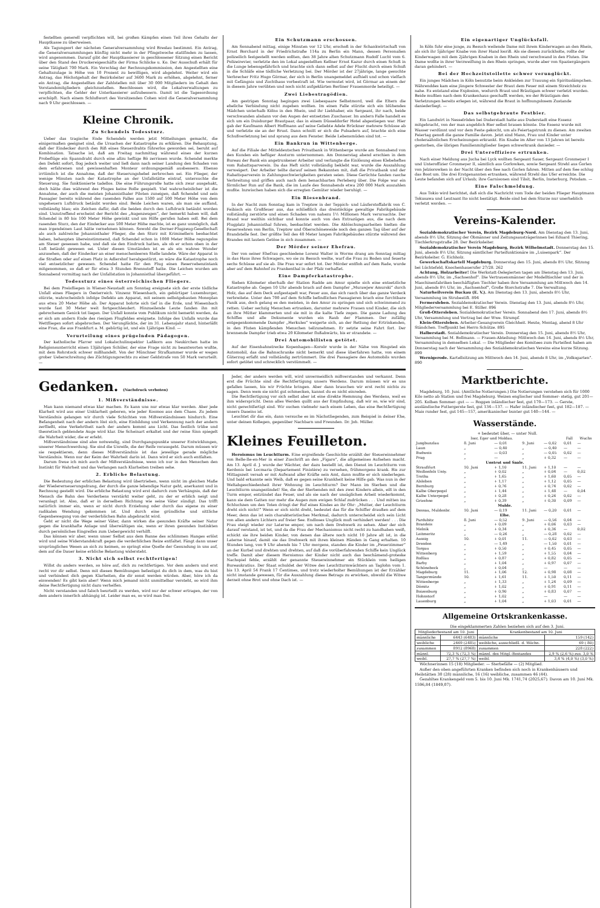festellten generell verpflichten will, bei großen Kämpfen einen Teil ihres Gehalts der Hauptkasse zu überweisen.
Als Tagungsort der nächsten Generalversammlung wird Breslau bestimmt. Ein Antrag, die Generalversammlungen künftig nicht mehr in der Pfingstwoche stattfinden zu lassen, wird angenommen. Darauf gibt der Hauptkassierer in geschlossener Sitzung einen Bericht über den Stand des Druckereigeschäfts der Firma Schlicke u. Ko. Der Ausschuß erhält für seine Tätigkeit 700 Mark. Ein Vorschlag der Rechnungskommission, den Angestellten eine Gehaltszulage in Höhe von 10 Prozent zu bewilligen, wird abgelehnt. Weiter wird ein Antrag, das Höchstgehalt der Bezirksleiter auf 3600 Mark zu erhöhen, abgelehnt, ferner ein Antrag, die Angestellten der Zahlstellen mit über 30 000 Mitgliedern im Gehalt den Vorstandsmitgliedern gleichzustellen. Beschlossen wird, die Lokalverwaltungen zu verpflichten, die Gelder der Unterkassierer aufzubessern. Damit ist die Tagesordnung erschöpft. Nach einem Schlußwort des Vorsitzenden Cohen wird die Generalversammlung nach 9 Uhr geschlossen. —
Kleine Chronik.
Zu Schendels Todessturz.
Ueber das tragische Ende Schendels werden jetzt Mitteilungen gemacht, die einigermaßen geeignet sind, die Ursachen der Katastrophe zu erklären. Die Behauptung, daß der Eindecker durch den Riß eines Steuerdrahts führerlos geworden sei, beruht auf Kombination. Tatsache ist, daß am Freitag nachmittag während eines der kurzen Probeflüge ein Spanndraht durch eine allzu heftige Bö zerrissen wurde. Schendel merkte den Defekt sofort, flog jedoch weiter und ließ dann nach seiner Landung den Schaden von dem erfahrenen und gewissenhaften Monteur ordnungsgemäß ausbessern. Ebenso irrtümlich ist die Annahme, daß der Steuerungshebel zerbrochen sei. Ein Flieger, der wenige Minuten nach der Katastrophe an der Unfallstätte eintraf, untersuchte die Steuerung. Sie funktionierte tadellos. Die eine Führungsrolle hatte sich zwar ausgehakt, doch hätte dies während des Fluges keine Rolle gespielt. Viel wahrscheinlicher ist die Annahme, der auch die meisten Johannisthaler Piloten zuneigen, daß Schendel und sein Passagier bereits während des rasenden Falles aus 1500 auf 500 Meter Höhe von dem ungeheuern Luftdruck betäubt worden sind. Beide Leichen waren, als man sie auffand, vollständig blau; ein Zeichen dafür, daß die beiden durch den Luftdruck betäubt worden sind. Unzutreffend erscheint der Bericht des „Augenzeugen“, der bemerkt haben will, daß Schendel in 80 bis 100 Meter Höhe gewinkt und um Hilfe gerufen haben soll. Bei dem rasenden Sturz, den der Eindecker aus 500 Meter Höhe machte, ist es ganz unmöglich, daß man irgendeinen Laut hätte vernehmen können. Sowohl die Dorner-Flugzeug-Gesellschaft als auch zahlreiche Johannisthaler Flieger, die den Sturz mit Kriminellern beobachtet haben, behaupten übereinstimmend, daß Schendel schon in 1000 Meter Höhe regungslos am Steuer gesessen habe, und daß sie den Eindruck hatten, als ob er schon oben in der Luft betäubt gewesen sei. Unter diesen Umständen ist es als ein wahres Wunder anzusehen, daß der Eindecker an einer menschenleeren Stelle landete. Wäre der Apparat in die Straßen oder auf einen Platz in Adlershof herabgestürzt, so wäre die Katastrophe noch viel entsetzlicher gewesen. Schendel hatte für den Flug einen Reservebenzintank mitgenommen, so daß er für etwa 3 Stunden Brennstoff hatte. Die Leichen wurden am Sonnabend vormittag nach der Unfallstation in Johannisthal übergeführt. —
Todessturz eines österreichischen Fliegers.
Bei dem Preisfliegen in Wiener-Neustadt am Sonntag ereignete sich der erste tödliche Unfall eines Fliegers in Oesterreich. Vinzenz Wiesenbach, ein gebürtiger Luxemburger, stürzte, wahrscheinlich infolge Defekts am Apparat, mit seinem selbstgebauten Monoplan aus etwa 20 Meter Höhe ab. Der Apparat bohrte sich tief in die Erde, und Wiesenbach wurde fast 30 Meter weit fortgeschleudert. Hinzueilende Leute fanden ihn mit gebrochenem Genick tot liegen. Der Unfall konnte vom Publikum nicht bemerkt werden, da er sich am andern Ende des riesigen Flugfeldes ereignete. Infolge des Unfalls wurde das Wettfliegen sofort abgebrochen. Der Verunglückte, der im 31. Lebensjahr stand, hinterläßt eine Frau, die aus Frankfurt a. M. gebürtig ist, und ein 1jähriges Kind. —
Verurteilung eines prügelnden Pädagogen.
Der katholische Pfarrer und Lokalschulinspektor Laßkorn aus Neukirchen hatte im Religionsunterricht einen 13jährigen Schüler, der eine Frage nicht zu beantworten wußte, mit dem Rohrstock schwer mißhandelt. Von der Münchner Strafkammer wurde er wegen grober Ueberschreitung des Züchtigungsrechts zu einer Geldstrafe von 50 Mark verurteilt. —
Ein Schutzmann erschossen.
Am Sonnabend mittag, einige Minuten vor 12 Uhr, erschoß in der Schankwirtschaft von Ernst Borchard in der Friedrichstraße 114a zu Berlin ein Mann, dessen Personalien polizeilich festgestellt werden sollten, den 38 Jahre alten Schutzmann Rudolf Lucht vom 6. Polizeirevier, verletzte den im Lokal angestellten Kellner Ernst Kazur durch einen Schuß in die Lunge lebensgefährlich und brachte sich dann selbst auf der Flucht durch einen Schuß in die Schläfe eine tödliche Verletzung bei. Der Mörder ist der 27jährige, lange gesuchte Verbrecher Fritz Hugo Görmar, der sich in Berlin unangemeldet aufhielt und schon vielfach mit Gefängnis und Zuchthaus vorbestraft ist. Wie vermutet wird, ist Görmar an einem der in diesem Jahre verübten und noch nicht aufgeklärten Berliner Frauenmorde beteiligt. —
Zwei Liebestragödien.
Am gestrigen Sonntag begingen zwei Liebespaare Selbstmord, weil die Eltern die eheliche Verbindung nicht zugeben wollten. Im einen Falle stürzte sich ein blühendes Mädchen unterhalb Kölns in den Rhein, und ihr Liebhaber, ein Sergeant, ihr nach, beide verschwanden alsdann vor den Augen der entsetzten Zuschauer. Im andern Falle handelt es sich um ein Duisburger Brautpaar, das in einem Düsseldorfer Hotel abgestiegen war. Hier gab der Kaufmann Albert Hoffmann auf seine Geliebte Adele Brückner mehrere Schüsse ab und verletzte sie an der Brust. Dann schnitt er sich die Pulsadern auf, brachte sich eine Schußverletzung bei und sprang aus dem Fenster. Beide Lebensmüden sind tot. —
Ein Bankrun in Wittenberge.
Auf die Filiale der Mitteldeutschen Privatbank in Wittenberge wurde am Sonnabend von den Kunden ein heftiger Ansturm unternommen. Am Donnerstag abend erschien in dem Bureau der Bank ein angetrunkener Arbeiter und verlangte die Einlösung eines Klebeheftes vom Rabattsparverein. Da das Heft nicht vollständig beklebt war, wurde die Auszahlung verweigert. Der Arbeiter teilte darauf seinen Bekannten mit, daß die Privatbank und der Rabattsparverein in Zahlungsschwierigkeiten geraten seien. Diese Gerüchte fanden rasche Verbreitung und griffen auch nach dem benachbarten Perleberg über. Die Folge war ein förmlicher Run auf die Bank, die im Laufe des Sonnabends etwa 200 000 Mark auszahlen mußte. Inzwischen haben sich die erregten Gemüter wieder beruhigt. —
Ein Riesenbrand.
In der Nacht zum Sonntag kam in Treptow in der Teppich- und Läuferstoffabrik von C. Feibisch ein Großfeuer aus, das schließlich das dreistöckige gewaltige Fabrikgebäude vollständig zerstörte und einen Schaden von nahezu 1½ Millionen Mark verursachte. Der Brand war weithin sichtbar und konnte auch von den Extrazügen aus, die nach dem Flugplatz Johannisthal fuhren, beobachtet werden. Die Ablöschungsarbeiten hielten die Feuerwehren von Berlin, Treptow und Oberschöneweide noch den ganzen Tag über auf der Brandstelle fest. Der größte Teil des 40 Meter langen Fabrikgebäudes stürzte während des Brandes mit lautem Getöse in sich zusammen. —
Der Mörder seiner Ehefrau.
Der von seiner Ehefrau geschiedene Lorenz Walter in Worms drang am Sonntag mittag in das Haus ihres Schwagers, wo sie zu Besuch weilte, warf die Frau zu Boden und feuerte sechs Schüsse auf sie ab. Die Frau war sofort tot. Der Mörder entfloh auf dem Rade, wurde aber auf dem Bahnhof zu Frankenthal in der Pfalz verhaftet.
Eine Dampferkatastrophe.
Sieben Kilometer oberhalb der Station Radde am Amur spielte sich eine entsetzliche Katastrophe ab. Gegen 10 Uhr abends brach auf dem Dampfer „Murawjew Amurski“ durch Holz, das auf dem Deck aufgestapelt war, Feuer aus, das sich rasch über das ganze Verdeck verbreitete. Unter den 700 auf dem Schiffe befindlichen Passagieren brach eine furchtbare Panik aus, doch gelang es den meisten, in den Amur zu springen und sich schwimmend zu retten. Ueber sechzig Menschen ertranken, darunter mehrere Frauen und Kinder, die sich an ihre Mütter klammerten und sie mit in die kalte Tiefe zogen. Die ganze Ladung des Schiffes und alle Dokumente wurden ein Raub der Flammen. Der zufällig entgegenkommende Dampfer „Herkules“ weigerte sich, an der Rettung der Ertrinkenden, in den Fluten kämpfenden Menschen teilzunehmen. Er setzte seine Fahrt fort. Der brennende Dampfer trieb etwa 20 Kilometer flußabwärts, bis er strandete. —
Drei Automobilisten getötet.
Auf der Eisenbahnstrecke Kopenhagen—Korsör wurde in der Nähe von Ringsted ein Automobil, das die Bahnschranke nicht bemerkt und diese überfahren hatte, von einem Güterzug erfaßt und vollständig zertrümmert. Die drei Passagiere des Automobils wurden sofort getötet und schrecklich verstümmelt. —
Gedanken. (Nachdruck verboten)
1. Mißverständnisse.
Man kann niemand etwas klar machen. Es kann uns nur etwas klar werden. Aber jede Klarheit wird aus einer Unklarheit geboren, wie jeder Kosmos aus dem Chaos. Zu jedem Verständnis gelangen wir durch viele Schichten von Mißverständnissen hindurch. Eine Befangenheit nach der andern löst sich, eine Einbildung und Verkennung nach der andern zerfließt, eine Verkehrtheit nach der andern kommt ans Licht. Das festlich trübe und theoretisch geblendete Auge wird klar. Die Scheinart erkaltet und der reine Sinn spiegelt die Wahrheit wider, die er erlebt.
Mißverständnisse sind also notwendig, sind Durchgangspunkte unserer Entwicklungen, unserer Menschwerdung. Sie sind die Unreife, die der Reife vorausgeht. Darum müssen wir sie respektieren, denn dieses Mißverständnis ist das jeweilige gerade mögliche Verständnis. Wenn nur der Keim der Wahrheit darin ist. Dann wird er sich auch entfalten.
Darum freue ich mich auch der Mißverständnisse, wenn ich nur in den Menschen den Instinkt für Wahrheit und das Verlangen nach Klarheiten treiben sehe.
2. Erbliche Belastung.
Die Bedeutung der erblichen Belastung wird übertrieben, wenn nicht im gleichen Maße der Wiedererneuerungsdrang, der durch die ganze lebendige Natur geht, anerkannt und in Rechnung gestellt wird. Die erbliche Belastung wird erst dadurch zum Verhängnis, daß der Mensch die Bahn des Verderbens verstärkt weiter geht, zu der er erblich neigt und veranlagt ist. Also, daß er in derselben Richtung wie seine Väter sündigt. Das trifft natürlich immer ein, wenn er nicht durch Erziehung oder durch das eigene zu einer radikalen Wendung gekommen ist. Und durch eine gründliche und sittliche Gegenbewegung von der verderblichen Bahn abgebracht wird.
Geht er nicht die Wege seiner Väter, dann wirken die gesunden Kräfte seiner Natur gegen die krankhafte Anlage und überwältigen sie, wenn er ihren gesunden Instinkten durch persönliches Eingreifen zum Uebergewicht verhilft.
Das können wir aber, wenn unser Selbst aus dem Banne des schlimmen Hanges erlöst wird und seine Widerstandskraft gegen die verderblichen Reize entfaltet. Fängt dann unser ursprüngliches Wesen an sich zu keimen, so springt eine Quelle der Gesundung in uns auf, dem auf die Dauer keine erbliche Belastung widersteht.
3. Nicht sich selbst rechtfertigen!
Willst du anders werden, so höre auf, dich zu rechtfertigen. Vor dem andern und erst recht vor dir selbst. Denn mit diesen Bemühungen befestigst du dich in dem, was du bist und verbindest dich gegen Klarheiten, die dir sonst werden würden. Aber, höre ich da einwenden! Es gibt kein aber! Wenn mich jemand nicht unmittelbar versteht, so wird ihm deine Rechtfertigung nicht dazu verhelfen.
Nicht verstanden und falsch beurteilt zu werden, wird nur der schwer ertragen, der von dem andern innerlich abhängig ist. Leider man es, so wird man frei.
Jeder, der anders werden will, wird unvermeidlich mißverstanden und verkannt. Denn erst die Früchte sind die Rechtfertigung unsers Werdens. Darum müssen wir es uns gefallen lassen, bis wir Früchte bringen. Aber dann brauchen wir erst recht nichts zu sagen. Denn wem sie nicht gut schmecken, kannst du es nicht einreden.
Die Rechtfertigung vor sich selbst aber ist eine direkte Hemmung des Werdens, weil es ihm widerspricht. Denn alles Werden quillt aus der Empfindung, daß wir so, wie wir sind, nicht gerechtfertigt sind. Wir suchen vielmehr nach einem Leben, das eine Rechtfertigung unsers Daseins ist.
Leuchtet dir das ein, dann versuche es im Nächstliegenden, zum Beispiel in deiner Ehe, unter deinen Kollegen, gegenüber Nachbarn und Freunden. Dr. Joh. Müller.
Kleines Feuilleton.
Heroismus im Leuchtturm. Eine ergreifende Geschichte erzählt der Steuereinnehmer von Belle-Ile-en-Mer in einer Zuschrift an den „Figaro“, die allgemeines Aufsehen macht. Am 13. April d. J. wurde der Wächter, der dazu bestellt ist, den Dienst im Leuchtturm von Kerdonis bei Locmaria (Departement Finistère) zu versehen, frühmorgens krank. Bis zur Mittagszeit versah er mit Aufwand aller Kräfte sein Amt, dann mußte er sich niederlegen. Und bald erkannte sein Weib, daß es gegen seine Krankheit keine Hilfe gab. Was nun in der Weltabgeschiedenheit ihrer Wohnung im Leuchtturm? Der Mann im Sterben und die Leuchtturm unangezündet! Sie, die der Sterbenden mit den zwei Kindern allein, eilt in den Turm empor, entzündet das Feuer, und als sie nach der unsäglichen Arbeit wiederkommt, kann sie dem Gatten nur mehr die Augen zum ewigen Schlaf zudrücken . . . Und mitten ins Schluchzen um den Toten dringt der Ruf eines Kindes an ihr Ohr: „Mutter, der Leuchtturm dreht sich nicht!“ Wenn er sich nicht dreht, bedeutet das für die Schiffer draußen auf dem Meer, denn das ist sein charakteristisches Merkmal, dadurch unterscheidet sich sein Licht von allen andern Lichtern auf freier See. Endloses Unglück muß verhindert werden! . . . Die Frau steigt wieder zur Laterne empor, um nach dem Drehwerk zu sehen. Aber der sich darauf verstand, ist tot, und da die Frau der Mechanismus nicht recht zu handhaben weiß, schickt sie ihre beiden Kinder, von denen das ältere noch nicht 10 Jahre alt ist, in die Laterne hinauf, damit sie das Drehwerk mit ihren kleinen Händen in Gang erhalten. 10 Stunden lang, von 9 Uhr abends bis 7 Uhr morgens, standen die Kinder im „Feuerzimmer“ an der Kurbel und drehten und drehten, auf daß die vorüberfahrenden Schiffe kein Unglück treffe. Damit aber diesem Heroismus der Kinder nicht auch das beschämend-groteske Nachspiel fehle, erzählt der genannte Steuereinnehmer ein Stücklein vom heiligen Bureaukratius. Der Staat schuldet der Witwe des Leuchtturmwächters an Taglohn vom 1. bis 13. April 54 Frank 17 Centimes, und trotz wiederholter Bemühungen ist der Erzähler nicht imstande gewesen, für die Auszahlung dieses Betrags zu erwirken, obwohl die Witwe derzeit ohne Brot und ohne Dach ist. —
Ein eigenartiger Unglücksfall.
In Köln fuhr eine junge, zu Besuch weilende Dame mit ihrem Kinderwagen an den Rhein, als sich ihr 5jähriger Knabe von ihrer Hand losriß. Als sie diesen zurückholte, rollte der Kinderwagen mit dem 2jährigen Knaben in den Rhein und verschwand in den Fluten. Die Dame wollte in ihrer Verzweiflung in den Rhein springen, wurde aber von Spaziergängern daran gehindert. —
Bei der Hochzeitstoilette schwer verunglückt.
Ein junges Mädchen in Köln benutzte beim Ankleiden zur Trauung ein Spirituslämpchen. Währenddes kam eine jüngere Schwester der Braut dem Feuer mit einem Streichholz zu nahe. Es entstand eine Explosion, wodurch Braut und Bräutigam schwer verletzt wurden. Beide mußten nach dem Krankenhaus geschafft werden, wo der Bräutigam den Verletzungen bereits erlegen ist, während die Braut in hoffnungslosem Zustande daniederliegt. —
Das selbstgebraute Festbier.
Ein Landwirt in Nesselröden bei Duderstadt hatte aus Duderstadt eine Essenz mitgebracht, von der man angeblich Bier selbst brauen könnte. Die Essenz wurde mit Wasser verdünnt und vor dem Feste gekocht, um als Feiertagstrunk zu dienen. Am zweiten Feiertag genoß die ganze Familie davon. Jetzt sind Mann, Frau und Kinder unter choleraähnlichen Erscheinungen erkrankt. Ein Knabe im Alter von 13 Jahren ist bereits gestorben, die übrigen Familienmitglieder liegen schwerkrank danieder. —
Drei Unteroffiziere ertrunken.
Nach einer Meldung aus Jucha bei Lyck wollten Sergeant Sauer, Sergeant Gronmeyer I und Unteroffizier Gronmeyer II, sämtlich aus Gorlowken, sowie Sergeant Strehl aus Gorlen von Jelziorowken in der Nacht über den See nach Gorlen fahren. Mitten auf dem See schlug das Boot um. Die drei Erstgenannten ertranken, während Strehl das Ufer erreichte. Die Leute befanden sich auf Urlaub; ihre Garnisonen sind Tilsit, Berlin, Insterburg, Potsdam. —
Eine Falschmeldung.
Aus Tokio wird berichtet, daß sich die Nachricht vom Tode der beiden Flieger Hauptmann Tokusawa und Leutnant Ito nicht bestätigt. Beide sind bei dem Sturze nur unerheblich verletzt worden. —
Vereins-Kalender.
Sozialdemokratischer Verein, Bezirk Magdeburg-Nord. Am Dienstag den 13. Juni, abends 8½ Uhr, Sitzung der Obmänner und Zeitungsausträgerinnen bei Eduard Thiering, Tischlerkrugstraße 28. Der Bezirksleiter.
Sozialdemokratischer Verein Magdeburg, Bezirk Wilhelmstadt. Donnerstag den 15. Juni, abends 8½ Uhr, Sitzung sämtlicher Parteifunktionäre im „Luisenpark“. Der Bezirksleiter. G. Eichholz.
Gewerkschaftskartell Magdeburg. Donnerstag den 15. Juni, abends 8½ Uhr, Sitzung bei Lüchtefeld, Knochenhauerufer 27/28. 262
Achtung, Holzarbeiter! Die Werkstatt-Delegierten tagen am Dienstag den 13. Juni, abends 8½ Uhr, im „Sachsenhof“. Die Vertrauensmänner der Modelltischler und der in Maschinenfabriken beschäftigten Tischler haben ihre Versammlung am Mittwoch den 14. Juni, abends 8½ Uhr, im „Sachsenhof“, Große Storchstraße 7. Die Verwaltung.
Naturheilverein Buckau (E. V.). Am Dienstag den 13. Juni, abends 8½ Uhr, Versammlung im Strubestift. 894
Fermersleben. Sozialdemokratischer Verein. Dienstag den 13. Juni, abends 8½ Uhr, Mitgliederversammlung bei E. Stiller. 896
Groß-Ottersleben. Sozialdemokratischer Verein. Sonnabend den 17. Juni, abends 8½ Uhr, Versammlung und Vortrag bei der Wwe. Strumpf.
Klein-Ottersleben. Arbeiter-Gesangverein Gleichheit. Heute, Montag, abend 8 Uhr Ständchen. Treffpunkt bei Herrn Schütze. 895
Halberstadt. Sozialdemokratischer Verein. Donnerstag den 15. Juni, abends 8½ Uhr, Versammlung bei M. Bollmann. — Frauen-Abteilung: Mittwoch den 14. Juni, abends 8½ Uhr, Versammlung in demselben Lokal. — Die Mitglieder des Komitees zum Parteifest haben am Donnerstag nach der Versammlung des Sozialdemokratischen Vereins eine kurze Sitzung. 899
Wernigerode. Kartellsitzung am Mittwoch den 14. Juni, abends 8 Uhr, im „Volksgarten“. 890
Marktberichte.
Magdeburg, 10. Juni. (Amtliche Notierungen.) Die Notierungen verstehen sich für 1000 Kilo netto ab Station und frei Magdeburg. Weizen englischer und Sommer- stetig, gut 201—205. Kolben Sommer- gut — — Roggen inländischer fest, gut 170—173. — Gerste, ausländische Futtergerste fest, gut 134—137. — Hafer inländischer fest, gut 182—187. — Mais runder fest, gut 145—157, amerikanischer bunter gut 140—144. —
Wasserstände.
+ bedeutet über, — unter Null.
| | Iser, Eger und Moldau. | | | | Fall | Wuchs |
| --- | --- | --- | --- | --- | --- | --- |
| Jungbunzlau | 8. Juni | — 0,01 | 9. Juni | — 0,02 | 0,01 | — |
| Laun | „ | — 0,40 | „ | — 0,40 | — | — |
| Budweis | „ | — 0,03 | „ | — 0,05 | 0,02 | — |
| Prag | „ | — | „ | + 0,32 | — | — |
| Unstrut und Saale. | | | | | | |
| Straußfurt | 10. Juni | + 1,10 | 11. Juni | + 1,10 | — | — |
| Weißenfels Unty. | „ | + 0,02 | „ | + 0,04 | — | 0,02 |
| Trotha | „ | + 1,65 | „ | + 1,60 | 0,05 | — |
| Alsleben | „ | + 1,17 | „ | + 1,12 | 0,05 | — |
| Bernburg | „ | + 0,76 | „ | + 0,74 | 0,02 | — |
| Kalbe Oberpegel | „ | + 1,44 | „ | + 1,48 | — | 0,04 |
| Kalbe Unterpegel | „ | + 0,28 | „ | + 0,26 | 0,02 | — |
| Grizehne | „ | + 0,39 | „ | + 0,30 | 0,09 | — |
| Mulde. | | | | | | |
| Dessau, Muldenbr. | 10. Juni | — 0,19 | 11. Juni | — 0,20 | 0,01 | — |
| Elbe. | | | | | | |
| Pardubitz | 8. Juni | — 0,52 | 9. Juni | — 0,56 | 0,04 | — |
| Brandeis | „ | + 0,09 | „ | + 0,06 | 0,03 | — |
| Melnik | „ | + 0,34 | „ | + 0,36 | — | 0,02 |
| Leitmeritz | „ | — 0,26 | „ | — 0,28 | 0,02 | — |
| Aussig | 10. | + 0,01 | 11. | — 0,02 | 0,03 | — |
| Dresden | „ | — 1,49 | „ | — 1,50 | 0,01 | — |
| Torgau | „ | + 0,50 | „ | + 0,45 | 0,05 | — |
| Wittenberg | „ | + 1,59 | „ | + 1,55 | 0,04 | — |
| Roßlau | „ | + 0,87 | „ | + 0,82 | 0,05 | — |
| Barby | „ | + 1,04 | „ | + 0,97 | 0,07 | — |
| Schönebeck | „ | + 0,04 | „ | — | — | — |
| Magdeburg | 11. | + 1,06 | 12. | + 0,98 | 0,08 | — |
| Tangermünde | 10. | + 1,61 | 11. | + 1,50 | 0,11 | — |
| Wittenberge | „ | + 1,33 | „ | + 1,24 | 0,09 | — |
| Dömitz | „ | + 1,02 | „ | + 0,91 | 0,11 | — |
| Boizenburg | „ | + 0,90 | „ | + 0,83 | 0,07 | — |
| Hohnstorf | „ | + 1,02 | „ | — | — | — |
| Lauenburg | „ | + 1,04 | „ | + 1,03 | 0,01 | — |
Allgemeine Ortskrankenkasse.
Die eingeklammerten Zahlen beziehen sich auf den 3. Juni.
| Mitgliederbestand am 10. Juni | | Krankenbestand am 10. Juni | |
| --- | --- | --- | --- |
| männliche | 6443 (6483) | männliche | 159 (142) |
| weibliche | 2469 (2485) | weibliche, ausschließl. d. Wöchn. | 69 ( 80) |
| zusammen | 8912 (8968) | zusammen | 228 (222) |
| männl. | 72,3 % (72,3 %) | männl. des Mitgl.-Bestandes | 2,9 % (2,6 %) zus. 3,0 % |
| weibl. | 27,7 % (27,7 %) | weibl. | 3,4 % (4,0 %) (3,0 %) |
Wöchnerinnen 15 (18) Mitglieder. — Sterbefälle — (2) Mitglied.
Außer den oben angeführten Kranken befinden sich noch in Krankenhäusern und Heilstätten 30 (28) männliche, 16 (16) weibliche, zusammen 46 (44).
Gezahltes Krankengeld vom 5. bis 10. Juni Mk. 1741,74 (2025,67). Davon am 10. Juni Mk. 1596,84 (1849,07).